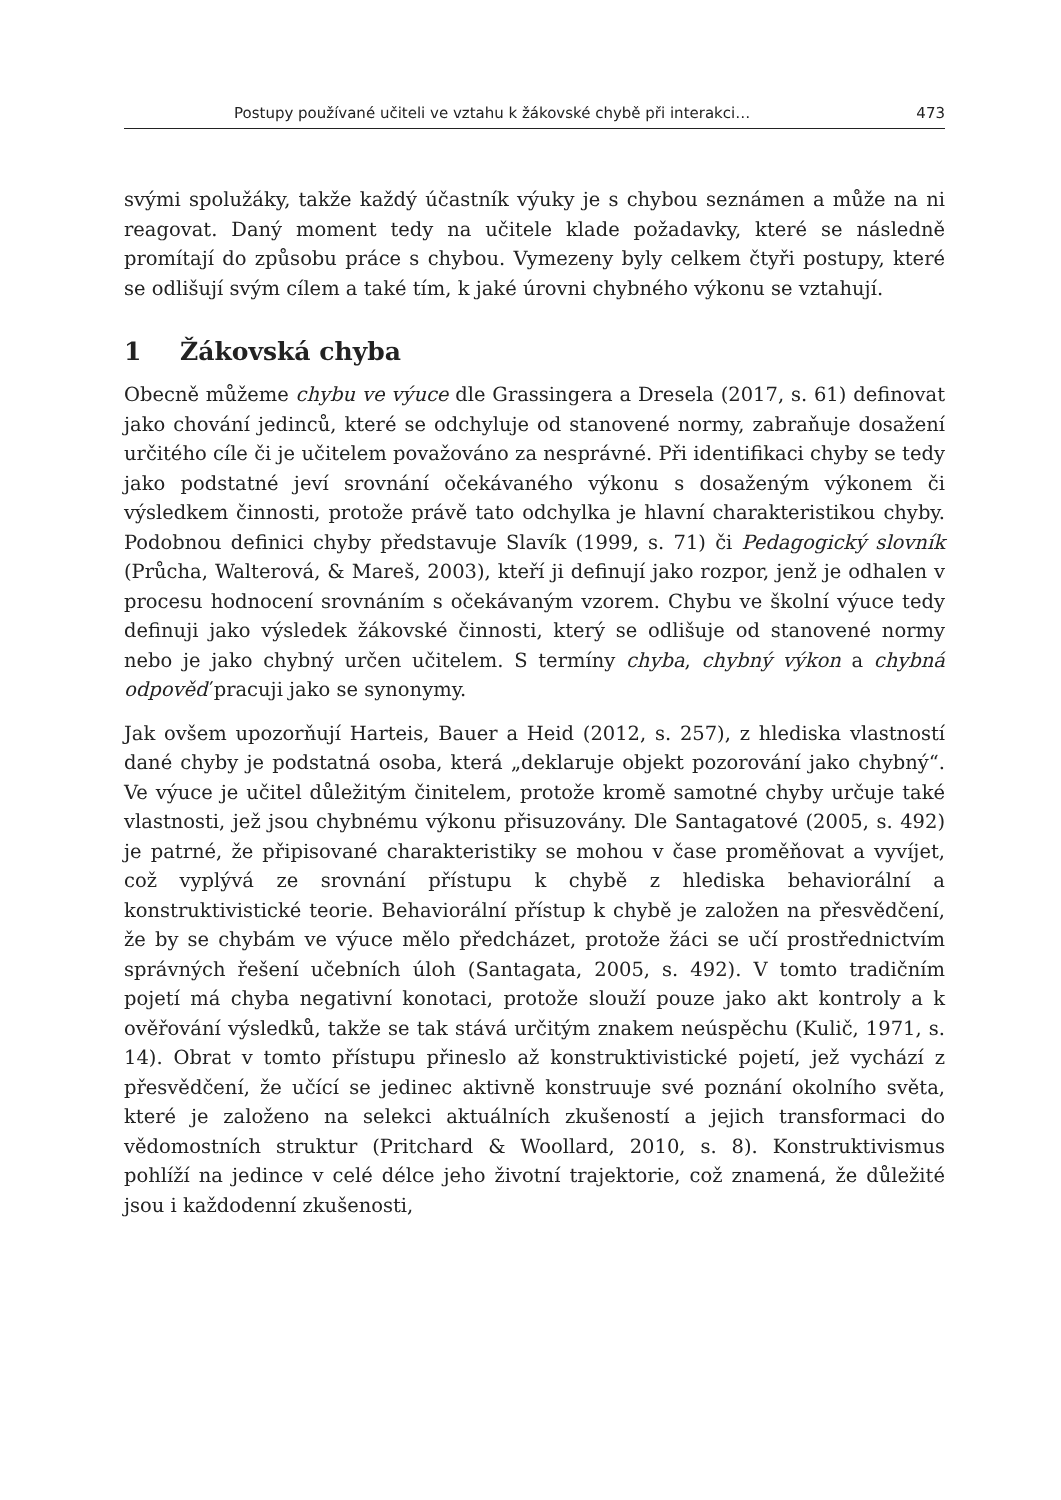Postupy používané učiteli ve vztahu k žákovské chybě při interakci… 473
svými spolužáky, takže každý účastník výuky je s chybou seznámen a může na ni reagovat. Daný moment tedy na učitele klade požadavky, které se následně promítají do způsobu práce s chybou. Vymezeny byly celkem čtyři postupy, které se odlišují svým cílem a také tím, k jaké úrovni chybného výkonu se vztahují.
1 Žákovská chyba
Obecně můžeme chybu ve výuce dle Grassingera a Dresela (2017, s. 61) definovat jako chování jedinců, které se odchyluje od stanovené normy, zabraňuje dosažení určitého cíle či je učitelem považováno za nesprávné. Při identifikaci chyby se tedy jako podstatné jeví srovnání očekávaného výkonu s dosaženým výkonem či výsledkem činnosti, protože právě tato odchylka je hlavní charakteristikou chyby. Podobnou definici chyby představuje Slavík (1999, s. 71) či Pedagogický slovník (Průcha, Walterová, & Mareš, 2003), kteří ji definují jako rozpor, jenž je odhalen v procesu hodnocení srovnáním s očekávaným vzorem. Chybu ve školní výuce tedy definuji jako výsledek žákovské činnosti, který se odlišuje od stanovené normy nebo je jako chybný určen učitelem. S termíny chyba, chybný výkon a chybná odpověď pracuji jako se synonymy.
Jak ovšem upozorňují Harteis, Bauer a Heid (2012, s. 257), z hlediska vlastností dané chyby je podstatná osoba, která „deklaruje objekt pozorování jako chybný“. Ve výuce je učitel důležitým činitelem, protože kromě samotné chyby určuje také vlastnosti, jež jsou chybnému výkonu přisuzovány. Dle Santagatové (2005, s. 492) je patrné, že připisované charakteristiky se mohou v čase proměňovat a vyvíjet, což vyplývá ze srovnání přístupu k chybě z hlediska behaviorální a konstruktivistické teorie. Behaviorální přístup k chybě je založen na přesvědčení, že by se chybám ve výuce mělo předcházet, protože žáci se učí prostřednictvím správných řešení učebních úloh (Santagata, 2005, s. 492). V tomto tradičním pojetí má chyba negativní konotaci, protože slouží pouze jako akt kontroly a k ověřování výsledků, takže se tak stává určitým znakem neúspěchu (Kulič, 1971, s. 14). Obrat v tomto přístupu přineslo až konstruktivistické pojetí, jež vychází z přesvědčení, že učící se jedinec aktivně konstruuje své poznání okolního světa, které je založeno na selekci aktuálních zkušeností a jejich transformaci do vědomostních struktur (Pritchard & Woollard, 2010, s. 8). Konstruktivismus pohlíží na jedince v celé délce jeho životní trajektorie, což znamená, že důležité jsou i každodenní zkušenosti,